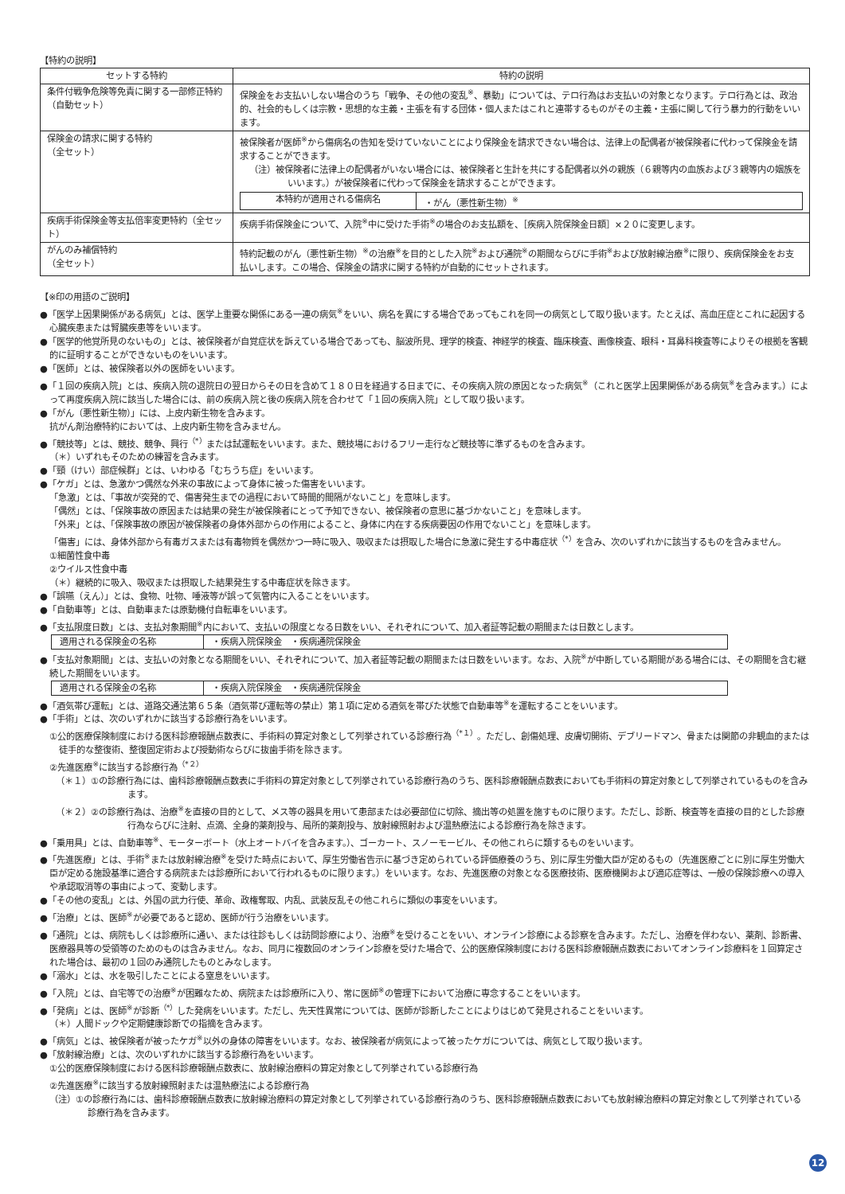【特約の説明】
| セットする特約 | 特約の説明 |
| --- | --- |
| 条件付戦争危険等免責に関する一部修正特約（自動セット） | 保険金をお支払いしない場合のうち「戦争、その他の変乱<sup>※</sup>、暴動」については、テロ行為はお支払いの対象となります。テロ行為とは、政治的、社会的もしくは宗教・思想的な主義・主張を有する団体・個人またはこれと連帯するものがその主義・主張に関して行う暴力的行動をいいます。 |
| 保険金の請求に関する特約 （全セット） | 被保険者が医師<sup>※</sup>から傷病名の告知を受けていないことにより保険金を請求できない場合は、法律上の配偶者が被保険者に代わって保険金を請求することができます。 （注）被保険者に法律上の配偶者がいない場合には、被保険者と生計を共にする配偶者以外の親族（６親等内の血族および３親等内の姻族をいいます。）が被保険者に代わって保険金を請求することができます。 / 本特約が適用される傷病名 / ・がん（悪性新生物）<sup>※</sup> / |
| 疾病手術保険金等支払倍率変更特約（全セット） | 疾病手術保険金について、入院<sup>※</sup>中に受けた手術<sup>※</sup>の場合のお支払額を、［疾病入院保険金日額］×２０に変更します。 |
| がんのみ補償特約 （全セット） | 特約記載のがん（悪性新生物）<sup>※</sup>の治療<sup>※</sup>を目的とした入院<sup>※</sup>および通院<sup>※</sup>の期間ならびに手術<sup>※</sup>および放射線治療<sup>※</sup>に限り、疾病保険金をお支払いします。この場合、保険金の請求に関する特約が自動的にセットされます。 |
【※印の用語のご説明】
●「医学上因果関係がある病気」とは、医学上重要な関係にある一連の病気<sup>※</sup>をいい、病名を異にする場合であってもこれを同一の病気として取り扱います。たとえば、高血圧症とこれに起因する心臓疾患または腎臓疾患等をいいます。
●「医学的他覚所見のないもの」とは、被保険者が自覚症状を訴えている場合であっても、脳波所見、理学的検査、神経学的検査、臨床検査、画像検査、眼科・耳鼻科検査等によりその根拠を客観的に証明することができないものをいいます。
●「医師」とは、被保険者以外の医師をいいます。
●「１回の疾病入院」とは、疾病入院の退院日の翌日からその日を含めて１８０日を経過する日までに、その疾病入院の原因となった病気<sup>※</sup>（これと医学上因果関係がある病気<sup>※</sup>を含みます。）によって再度疾病入院に該当した場合には、前の疾病入院と後の疾病入院を合わせて「１回の疾病入院」として取り扱います。
●「がん（悪性新生物）」には、上皮内新生物を含みます。
抗がん剤治療特約においては、上皮内新生物を含みません。
●「競技等」とは、競技、競争、興行<sup>（*）</sup>または試運転をいいます。また、競技場におけるフリー走行など競技等に準ずるものを含みます。
（＊）いずれもそのための練習を含みます。
●「頸（けい）部症候群」とは、いわゆる「むちうち症」をいいます。
●「ケガ」とは、急激かつ偶然な外来の事故によって身体に被った傷害をいいます。
「急激」とは、「事故が突発的で、傷害発生までの過程において時間的間隔がないこと」を意味します。
「偶然」とは、「保険事故の原因または結果の発生が被保険者にとって予知できない、被保険者の意思に基づかないこと」を意味します。
「外来」とは、「保険事故の原因が被保険者の身体外部からの作用によること、身体に内在する疾病要因の作用でないこと」を意味します。
「傷害」には、身体外部から有毒ガスまたは有毒物質を偶然かつ一時に吸入、吸収または摂取した場合に急激に発生する中毒症状<sup>（*）</sup>を含み、次のいずれかに該当するものを含みません。
①細菌性食中毒
②ウイルス性食中毒
（＊）継続的に吸入、吸収または摂取した結果発生する中毒症状を除きます。
●「誤嚥（えん）」とは、食物、吐物、唾液等が誤って気管内に入ることをいいます。
●「自動車等」とは、自動車または原動機付自転車をいいます。
●「支払限度日数」とは、支払対象期間<sup>※</sup>内において、支払いの限度となる日数をいい、それぞれについて、加入者証等記載の期間または日数とします。
| 適用される保険金の名称 | ・疾病入院保険金 ・疾病通院保険金 |
●「支払対象期間」とは、支払いの対象となる期間をいい、それぞれについて、加入者証等記載の期間または日数をいいます。なお、入院<sup>※</sup>が中断している期間がある場合には、その期間を含む継続した期間をいいます。
| 適用される保険金の名称 | ・疾病入院保険金 ・疾病通院保険金 |
●「酒気帯び運転」とは、道路交通法第６５条（酒気帯び運転等の禁止）第１項に定める酒気を帯びた状態で自動車等<sup>※</sup>を運転することをいいます。
●「手術」とは、次のいずれかに該当する診療行為をいいます。
①公的医療保険制度における医科診療報酬点数表に、手術料の算定対象として列挙されている診療行為<sup>（*１）</sup>。ただし、創傷処理、皮膚切開術、デブリードマン、骨または関節の非観血的または徒手的な整復術、整復固定術および授動術ならびに抜歯手術を除きます。
②先進医療<sup>※</sup>に該当する診療行為<sup>（*２）</sup>
（＊１）①の診療行為には、歯科診療報酬点数表に手術料の算定対象として列挙されている診療行為のうち、医科診療報酬点数表においても手術料の算定対象として列挙されているものを含みます。
（＊２）②の診療行為は、治療<sup>※</sup>を直接の目的として、メス等の器具を用いて患部または必要部位に切除、摘出等の処置を施すものに限ります。ただし、診断、検査等を直接の目的とした診療行為ならびに注射、点滴、全身的薬剤投与、局所的薬剤投与、放射線照射および温熱療法による診療行為を除きます。
●「乗用具」とは、自動車等<sup>※</sup>、モーターボート（水上オートバイを含みます。）、ゴーカート、スノーモービル、その他これらに類するものをいいます。
●「先進医療」とは、手術<sup>※</sup>または放射線治療<sup>※</sup>を受けた時点において、厚生労働省告示に基づき定められている評価療養のうち、別に厚生労働大臣が定めるもの（先進医療ごとに別に厚生労働大臣が定める施設基準に適合する病院または診療所において行われるものに限ります。）をいいます。なお、先進医療の対象となる医療技術、医療機関および適応症等は、一般の保険診療への導入や承認取消等の事由によって、変動します。
●「その他の変乱」とは、外国の武力行使、革命、政権奪取、内乱、武装反乱その他これらに類似の事変をいいます。
●「治療」とは、医師<sup>※</sup>が必要であると認め、医師が行う治療をいいます。
●「通院」とは、病院もしくは診療所に通い、または往診もしくは訪問診療により、治療<sup>※</sup>を受けることをいい、オンライン診療による診察を含みます。ただし、治療を伴わない、薬剤、診断書、医療器具等の受領等のためのものは含みません。なお、同月に複数回のオンライン診療を受けた場合で、公的医療保険制度における医科診療報酬点数表においてオンライン診療料を１回算定された場合は、最初の１回のみ通院したものとみなします。
●「溺水」とは、水を吸引したことによる窒息をいいます。
●「入院」とは、自宅等での治療<sup>※</sup>が困難なため、病院または診療所に入り、常に医師<sup>※</sup>の管理下において治療に専念することをいいます。
●「発病」とは、医師<sup>※</sup>が診断<sup>（*）</sup>した発病をいいます。ただし、先天性異常については、医師が診断したことによりはじめて発見されることをいいます。
（＊）人間ドックや定期健康診断での指摘を含みます。
●「病気」とは、被保険者が被ったケガ<sup>※</sup>以外の身体の障害をいいます。なお、被保険者が病気によって被ったケガについては、病気として取り扱います。
●「放射線治療」とは、次のいずれかに該当する診療行為をいいます。
①公的医療保険制度における医科診療報酬点数表に、放射線治療料の算定対象として列挙されている診療行為
②先進医療<sup>※</sup>に該当する放射線照射または温熱療法による診療行為
（注）①の診療行為には、歯科診療報酬点数表に放射線治療料の算定対象として列挙されている診療行為のうち、医科診療報酬点数表においても放射線治療料の算定対象として列挙されている診療行為を含みます。
12